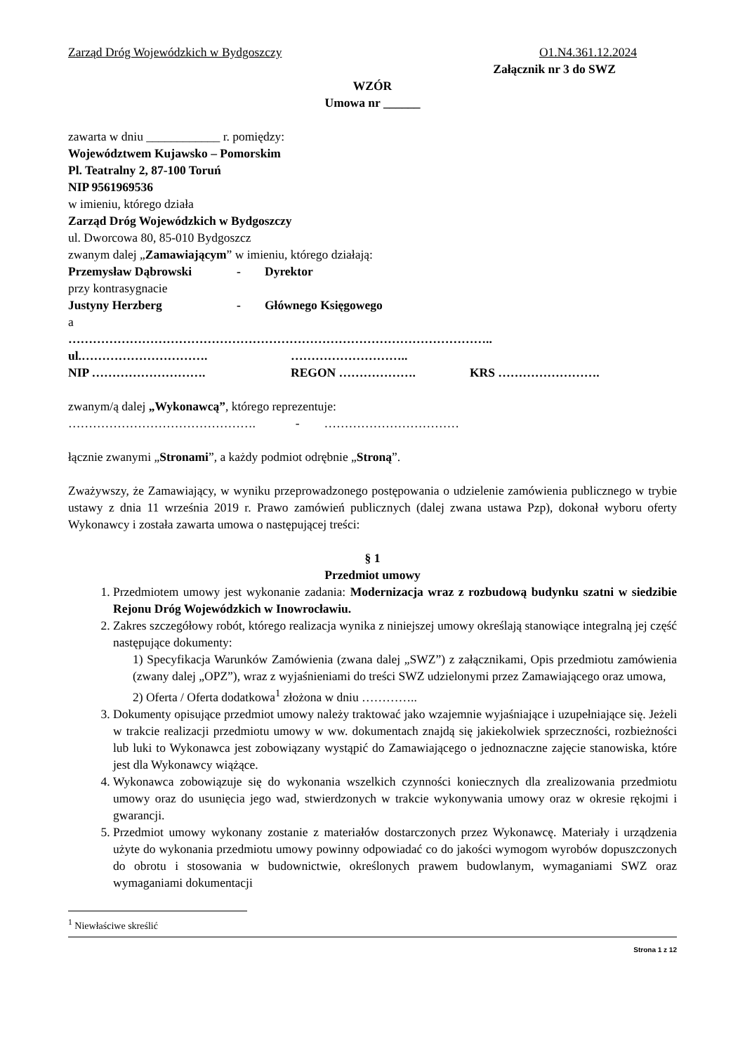Zarząd Dróg Wojewódzkich w Bydgoszczy O1.N4.361.12.2024
Załącznik nr 3 do SWZ
WZÓR
Umowa nr ______
zawarta w dniu ____________ r. pomiędzy:
Województwem Kujawsko – Pomorskim
Pl. Teatralny 2, 87-100 Toruń
NIP 9561969536
w imieniu, którego działa
Zarząd Dróg Wojewódzkich w Bydgoszczy
ul. Dworcowa 80, 85-010 Bydgoszcz
zwanym dalej „Zamawiającym” w imieniu, którego działają:
Przemysław Dąbrowski - Dyrektor
przy kontrasygnacie
Justyny Herzberg - Głównego Księgowego
a
…………………………………………………………………………………………..
ul.…………………………. ………………………..
NIP ………………………. REGON ………………. KRS …………………….
zwanym/ą dalej „Wykonawcą”, którego reprezentuje:
………………………………………. - ……………………………
łącznie zwanymi „Stronami”, a każdy podmiot odrębnie „Stroną”.
Zważywszy, że Zamawiający, w wyniku przeprowadzonego postępowania o udzielenie zamówienia publicznego w trybie ustawy z dnia 11 września 2019 r. Prawo zamówień publicznych (dalej zwana ustawa Pzp), dokonał wyboru oferty Wykonawcy i została zawarta umowa o następującej treści:
§ 1
Przedmiot umowy
1. Przedmiotem umowy jest wykonanie zadania: Modernizacja wraz z rozbudową budynku szatni w siedzibie Rejonu Dróg Wojewódzkich w Inowrocławiu.
2. Zakres szczegółowy robót, którego realizacja wynika z niniejszej umowy określają stanowiące integralną jej część następujące dokumenty:
1) Specyfikacja Warunków Zamówienia (zwana dalej „SWZ”) z załącznikami, Opis przedmiotu zamówienia (zwany dalej „OPZ”), wraz z wyjaśnieniami do treści SWZ udzielonymi przez Zamawiającego oraz umowa,
2) Oferta / Oferta dodatkowa<sup>1</sup> złożona w dniu …………..
3. Dokumenty opisujące przedmiot umowy należy traktować jako wzajemnie wyjaśniające i uzupełniające się. Jeżeli w trakcie realizacji przedmiotu umowy w ww. dokumentach znajdą się jakiekolwiek sprzeczności, rozbieżności lub luki to Wykonawca jest zobowiązany wystąpić do Zamawiającego o jednoznaczne zajęcie stanowiska, które jest dla Wykonawcy wiążące.
4. Wykonawca zobowiązuje się do wykonania wszelkich czynności koniecznych dla zrealizowania przedmiotu umowy oraz do usunięcia jego wad, stwierdzonych w trakcie wykonywania umowy oraz w okresie rękojmi i gwarancji.
5. Przedmiot umowy wykonany zostanie z materiałów dostarczonych przez Wykonawcę. Materiały i urządzenia użyte do wykonania przedmiotu umowy powinny odpowiadać co do jakości wymogom wyrobów dopuszczonych do obrotu i stosowania w budownictwie, określonych prawem budowlanym, wymaganiami SWZ oraz wymaganiami dokumentacji
<sup>1</sup> Niewłaściwe skreślić
Strona 1 z 12